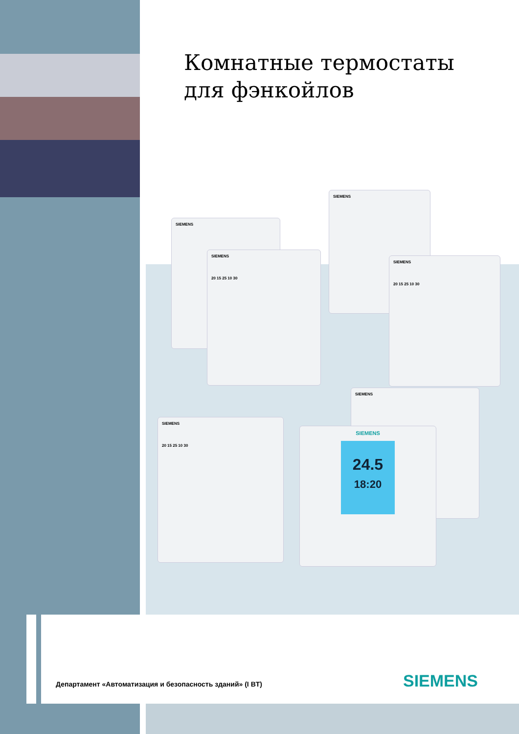Комнатные термостаты
для фэнкойлов
SIEMENS
SIEMENS
SIEMENS
20 15 25 10 30
SIEMENS
20 15 25 10 30
SIEMENS
SIEMENS
20 15 25 10 30
SIEMENS
24.5
18:20
Департамент «Автоматизация и безопасность зданий» (I BT)
SIEMENS